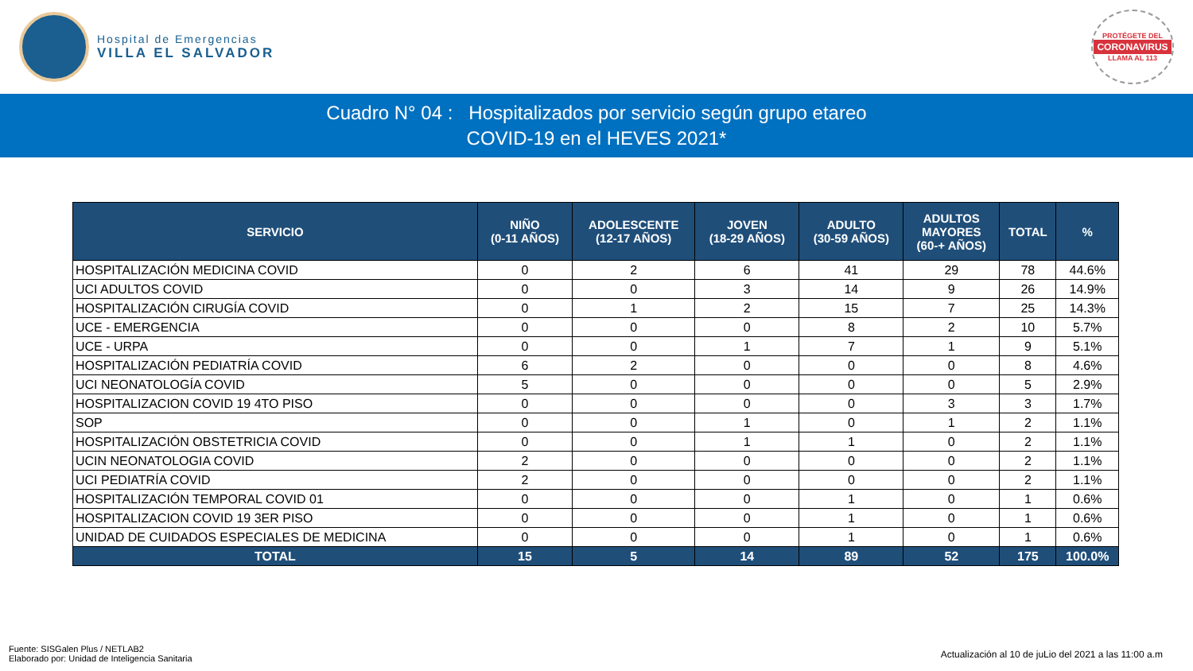Hospital de Emergencias
VILLA EL SALVADOR
PROTÉGETE DEL
CORONAVIRUS
LLAMA AL 113
Cuadro N° 04 : Hospitalizados por servicio según grupo etareo
COVID-19 en el HEVES 2021*
| SERVICIO | NIÑO (0-11 AÑOS) | ADOLESCENTE (12-17 AÑOS) | JOVEN (18-29 AÑOS) | ADULTO (30-59 AÑOS) | ADULTOS MAYORES (60-+ AÑOS) | TOTAL | % |
| --- | --- | --- | --- | --- | --- | --- | --- |
| HOSPITALIZACIÓN MEDICINA COVID | 0 | 2 | 6 | 41 | 29 | 78 | 44.6% |
| UCI ADULTOS COVID | 0 | 0 | 3 | 14 | 9 | 26 | 14.9% |
| HOSPITALIZACIÓN CIRUGÍA COVID | 0 | 1 | 2 | 15 | 7 | 25 | 14.3% |
| UCE - EMERGENCIA | 0 | 0 | 0 | 8 | 2 | 10 | 5.7% |
| UCE - URPA | 0 | 0 | 1 | 7 | 1 | 9 | 5.1% |
| HOSPITALIZACIÓN PEDIATRÍA COVID | 6 | 2 | 0 | 0 | 0 | 8 | 4.6% |
| UCI NEONATOLOGÍA COVID | 5 | 0 | 0 | 0 | 0 | 5 | 2.9% |
| HOSPITALIZACION COVID 19 4TO PISO | 0 | 0 | 0 | 0 | 3 | 3 | 1.7% |
| SOP | 0 | 0 | 1 | 0 | 1 | 2 | 1.1% |
| HOSPITALIZACIÓN OBSTETRICIA COVID | 0 | 0 | 1 | 1 | 0 | 2 | 1.1% |
| UCIN NEONATOLOGIA COVID | 2 | 0 | 0 | 0 | 0 | 2 | 1.1% |
| UCI PEDIATRÍA COVID | 2 | 0 | 0 | 0 | 0 | 2 | 1.1% |
| HOSPITALIZACIÓN TEMPORAL COVID 01 | 0 | 0 | 0 | 1 | 0 | 1 | 0.6% |
| HOSPITALIZACION COVID 19 3ER PISO | 0 | 0 | 0 | 1 | 0 | 1 | 0.6% |
| UNIDAD DE CUIDADOS ESPECIALES DE MEDICINA | 0 | 0 | 0 | 1 | 0 | 1 | 0.6% |
| TOTAL | 15 | 5 | 14 | 89 | 52 | 175 | 100.0% |
Fuente: SISGalen Plus / NETLAB2
Elaborado por: Unidad de Inteligencia Sanitaria
Actualización al 10 de juLio del 2021 a las 11:00 a.m